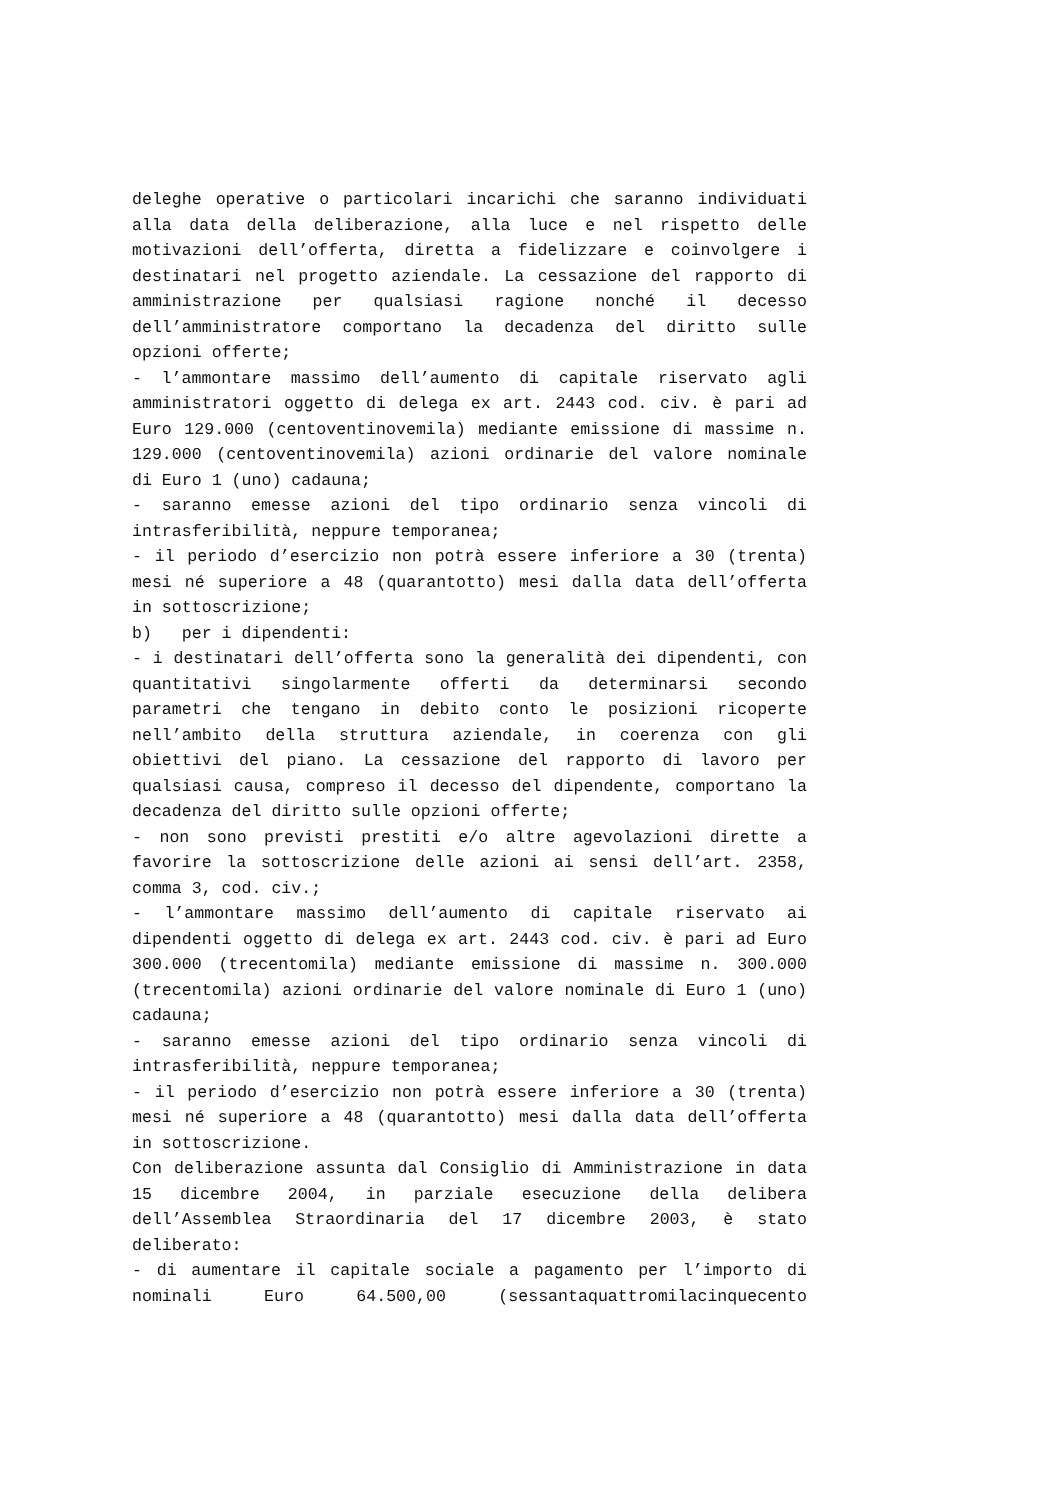deleghe operative o particolari incarichi che saranno individuati alla data della deliberazione, alla luce e nel rispetto delle motivazioni dell’offerta, diretta a fidelizzare e coinvolgere i destinatari nel progetto aziendale. La cessazione del rapporto di amministrazione per qualsiasi ragione nonché il decesso dell’amministratore comportano la decadenza del diritto sulle opzioni offerte;
- l’ammontare massimo dell’aumento di capitale riservato agli amministratori oggetto di delega ex art. 2443 cod. civ. è pari ad Euro 129.000 (centoventinovemila) mediante emissione di massime n. 129.000 (centoventinovemila) azioni ordinarie del valore nominale di Euro 1 (uno) cadauna;
- saranno emesse azioni del tipo ordinario senza vincoli di intrasferibilità, neppure temporanea;
- il periodo d’esercizio non potrà essere inferiore a 30 (trenta) mesi né superiore a 48 (quarantotto) mesi dalla data dell’offerta in sottoscrizione;
b) per i dipendenti:
- i destinatari dell’offerta sono la generalità dei dipendenti, con quantitativi singolarmente offerti da determinarsi secondo parametri che tengano in debito conto le posizioni ricoperte nell’ambito della struttura aziendale, in coerenza con gli obiettivi del piano. La cessazione del rapporto di lavoro per qualsiasi causa, compreso il decesso del dipendente, comportano la decadenza del diritto sulle opzioni offerte;
- non sono previsti prestiti e/o altre agevolazioni dirette a favorire la sottoscrizione delle azioni ai sensi dell’art. 2358, comma 3, cod. civ.;
- l’ammontare massimo dell’aumento di capitale riservato ai dipendenti oggetto di delega ex art. 2443 cod. civ. è pari ad Euro 300.000 (trecentomila) mediante emissione di massime n. 300.000 (trecentomila) azioni ordinarie del valore nominale di Euro 1 (uno) cadauna;
- saranno emesse azioni del tipo ordinario senza vincoli di intrasferibilità, neppure temporanea;
- il periodo d’esercizio non potrà essere inferiore a 30 (trenta) mesi né superiore a 48 (quarantotto) mesi dalla data dell’offerta in sottoscrizione.
Con deliberazione assunta dal Consiglio di Amministrazione in data 15 dicembre 2004, in parziale esecuzione della delibera dell’Assemblea Straordinaria del 17 dicembre 2003, è stato deliberato:
- di aumentare il capitale sociale a pagamento per l’importo di nominali Euro 64.500,00 (sessantaquattromilacinquecento